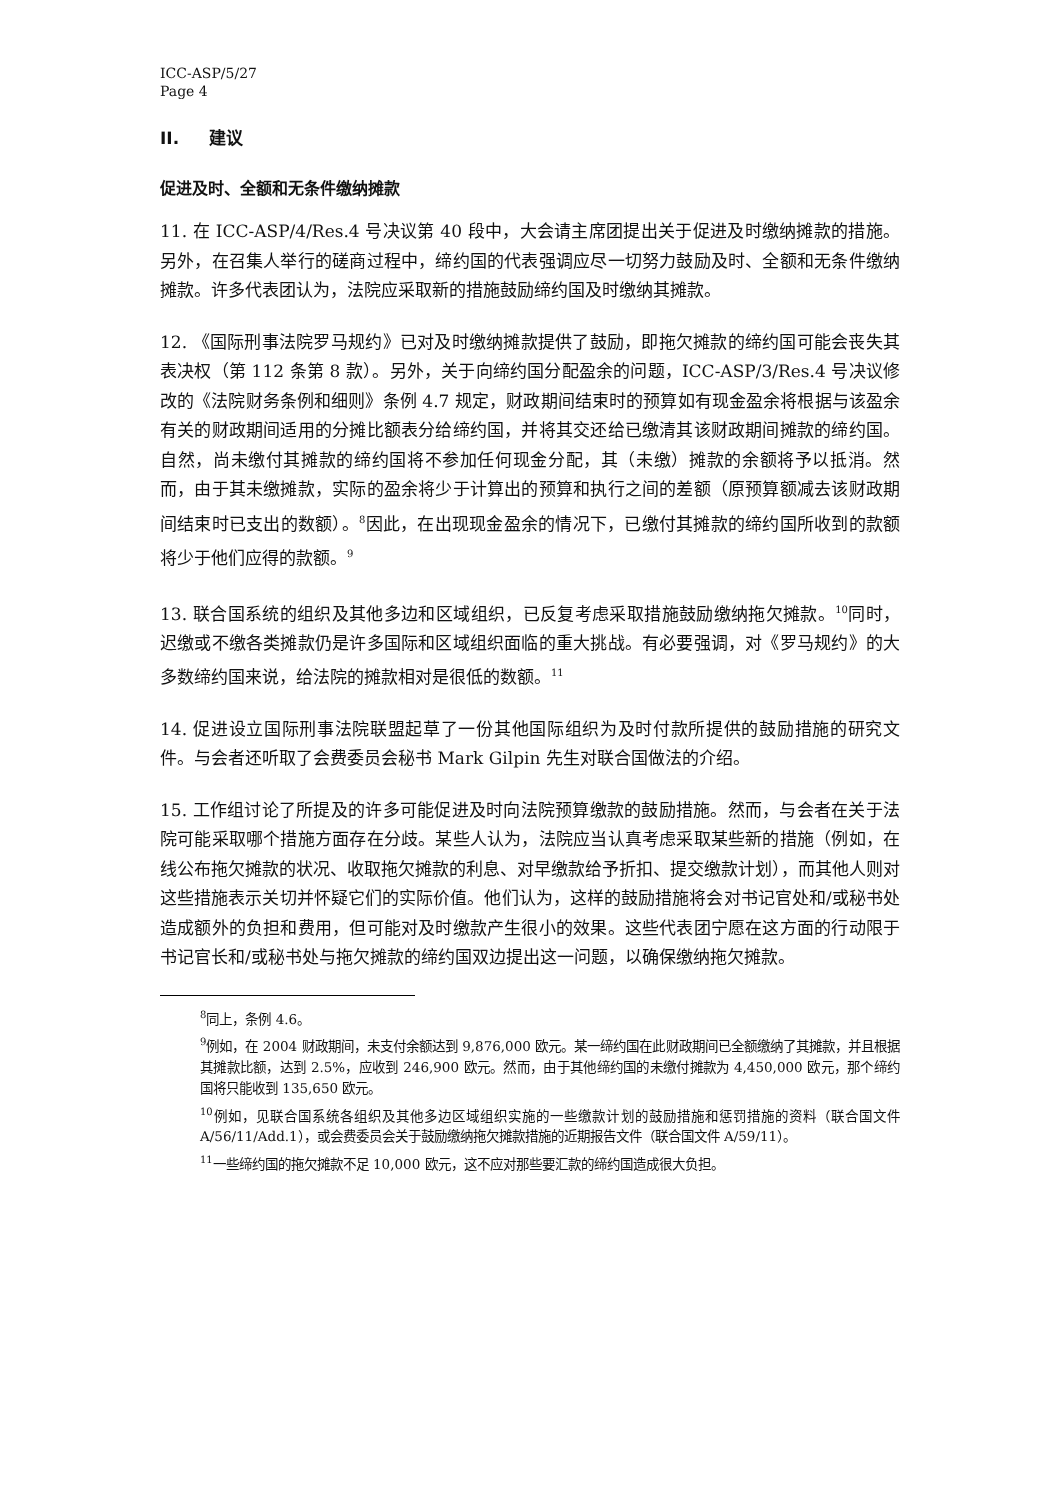ICC-ASP/5/27
Page 4
II. 建议
促进及时、全额和无条件缴纳摊款
11. 在 ICC-ASP/4/Res.4 号决议第 40 段中，大会请主席团提出关于促进及时缴纳摊款的措施。另外，在召集人举行的磋商过程中，缔约国的代表强调应尽一切努力鼓励及时、全额和无条件缴纳摊款。许多代表团认为，法院应采取新的措施鼓励缔约国及时缴纳其摊款。
12. 《国际刑事法院罗马规约》已对及时缴纳摊款提供了鼓励，即拖欠摊款的缔约国可能会丧失其表决权（第 112 条第 8 款）。另外，关于向缔约国分配盈余的问题，ICC-ASP/3/Res.4 号决议修改的《法院财务条例和细则》条例 4.7 规定，财政期间结束时的预算如有现金盈余将根据与该盈余有关的财政期间适用的分摊比额表分给缔约国，并将其交还给已缴清其该财政期间摊款的缔约国。自然，尚未缴付其摊款的缔约国将不参加任何现金分配，其（未缴）摊款的余额将予以抵消。然而，由于其未缴摊款，实际的盈余将少于计算出的预算和执行之间的差额（原预算额减去该财政期间结束时已支出的数额）。<sup>8</sup>因此，在出现现金盈余的情况下，已缴付其摊款的缔约国所收到的款额将少于他们应得的款额。<sup>9</sup>
13. 联合国系统的组织及其他多边和区域组织，已反复考虑采取措施鼓励缴纳拖欠摊款。<sup>10</sup>同时，迟缴或不缴各类摊款仍是许多国际和区域组织面临的重大挑战。有必要强调，对《罗马规约》的大多数缔约国来说，给法院的摊款相对是很低的数额。<sup>11</sup>
14. 促进设立国际刑事法院联盟起草了一份其他国际组织为及时付款所提供的鼓励措施的研究文件。与会者还听取了会费委员会秘书 Mark Gilpin 先生对联合国做法的介绍。
15. 工作组讨论了所提及的许多可能促进及时向法院预算缴款的鼓励措施。然而，与会者在关于法院可能采取哪个措施方面存在分歧。某些人认为，法院应当认真考虑采取某些新的措施（例如，在线公布拖欠摊款的状况、收取拖欠摊款的利息、对早缴款给予折扣、提交缴款计划），而其他人则对这些措施表示关切并怀疑它们的实际价值。他们认为，这样的鼓励措施将会对书记官处和/或秘书处造成额外的负担和费用，但可能对及时缴款产生很小的效果。这些代表团宁愿在这方面的行动限于书记官长和/或秘书处与拖欠摊款的缔约国双边提出这一问题，以确保缴纳拖欠摊款。
<sup>8</sup> 同上，条例 4.6。
<sup>9</sup> 例如，在 2004 财政期间，未支付余额达到 9,876,000 欧元。某一缔约国在此财政期间已全额缴纳了其摊款，并且根据其摊款比额，达到 2.5%，应收到 246,900 欧元。然而，由于其他缔约国的未缴付摊款为 4,450,000 欧元，那个缔约国将只能收到 135,650 欧元。
<sup>10</sup> 例如，见联合国系统各组织及其他多边区域组织实施的一些缴款计划的鼓励措施和惩罚措施的资料（联合国文件 A/56/11/Add.1），或会费委员会关于鼓励缴纳拖欠摊款措施的近期报告文件（联合国文件 A/59/11）。
<sup>11</sup> 一些缔约国的拖欠摊款不足 10,000 欧元，这不应对那些要汇款的缔约国造成很大负担。